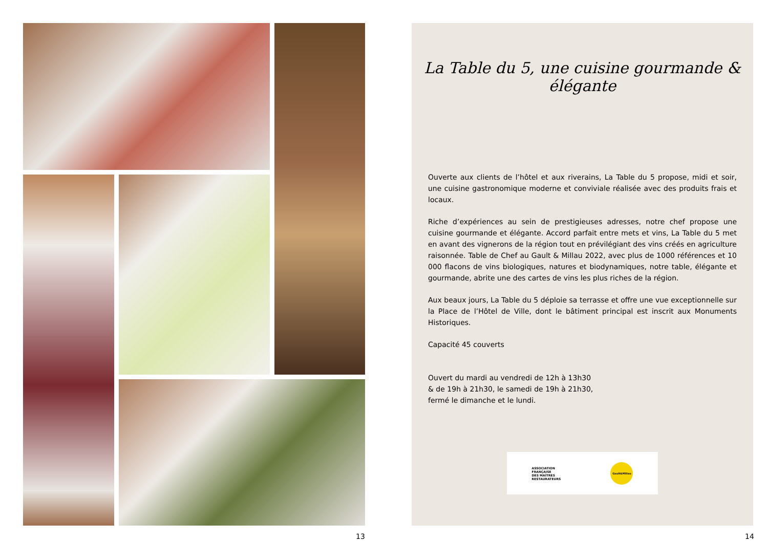13
La Table du 5, une cuisine gourmande & élégante
Ouverte aux clients de l’hôtel et aux riverains, La Table du 5 propose, midi et soir, une cuisine gastronomique moderne et conviviale réalisée avec des produits frais et locaux.
Riche d’expériences au sein de prestigieuses adresses, notre chef propose une cuisine gourmande et élégante. Accord parfait entre mets et vins, La Table du 5 met en avant des vignerons de la région tout en prévilégiant des vins créés en agriculture raisonnée. Table de Chef au Gault & Millau 2022, avec plus de 1000 références et 10 000 flacons de vins biologiques, natures et biodynamiques, notre table, élégante et gourmande, abrite une des cartes de vins les plus riches de la région.
Aux beaux jours, La Table du 5 déploie sa terrasse et offre une vue exceptionnelle sur la Place de l’Hôtel de Ville, dont le bâtiment principal est inscrit aux Monuments Historiques.
Capacité 45 couverts
Ouvert du mardi au vendredi de 12h à 13h30
& de 19h à 21h30, le samedi de 19h à 21h30,
fermé le dimanche et le lundi.
ASSOCIATION
FRANÇAISE
DES MAÎTRES
RESTAURATEURS
Gault&Millau
14